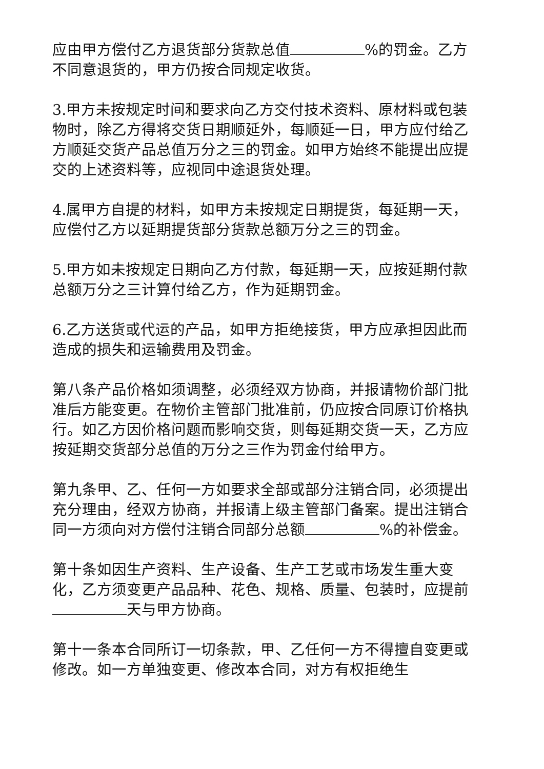应由甲方偿付乙方退货部分货款总值 %的罚金。乙方不同意退货的，甲方仍按合同规定收货。
3.甲方未按规定时间和要求向乙方交付技术资料、原材料或包装物时，除乙方得将交货日期顺延外，每顺延一日，甲方应付给乙方顺延交货产品总值万分之三的罚金。如甲方始终不能提出应提交的上述资料等，应视同中途退货处理。
4.属甲方自提的材料，如甲方未按规定日期提货，每延期一天，应偿付乙方以延期提货部分货款总额万分之三的罚金。
5.甲方如未按规定日期向乙方付款，每延期一天，应按延期付款总额万分之三计算付给乙方，作为延期罚金。
6.乙方送货或代运的产品，如甲方拒绝接货，甲方应承担因此而造成的损失和运输费用及罚金。
第八条产品价格如须调整，必须经双方协商，并报请物价部门批准后方能变更。在物价主管部门批准前，仍应按合同原订价格执行。如乙方因价格问题而影响交货，则每延期交货一天，乙方应按延期交货部分总值的万分之三作为罚金付给甲方。
第九条甲、乙、任何一方如要求全部或部分注销合同，必须提出充分理由，经双方协商，并报请上级主管部门备案。提出注销合同一方须向对方偿付注销合同部分总额 %的补偿金。
第十条如因生产资料、生产设备、生产工艺或市场发生重大变化，乙方须变更产品品种、花色、规格、质量、包装时，应提前 天与甲方协商。
第十一条本合同所订一切条款，甲、乙任何一方不得擅自变更或修改。如一方单独变更、修改本合同，对方有权拒绝生